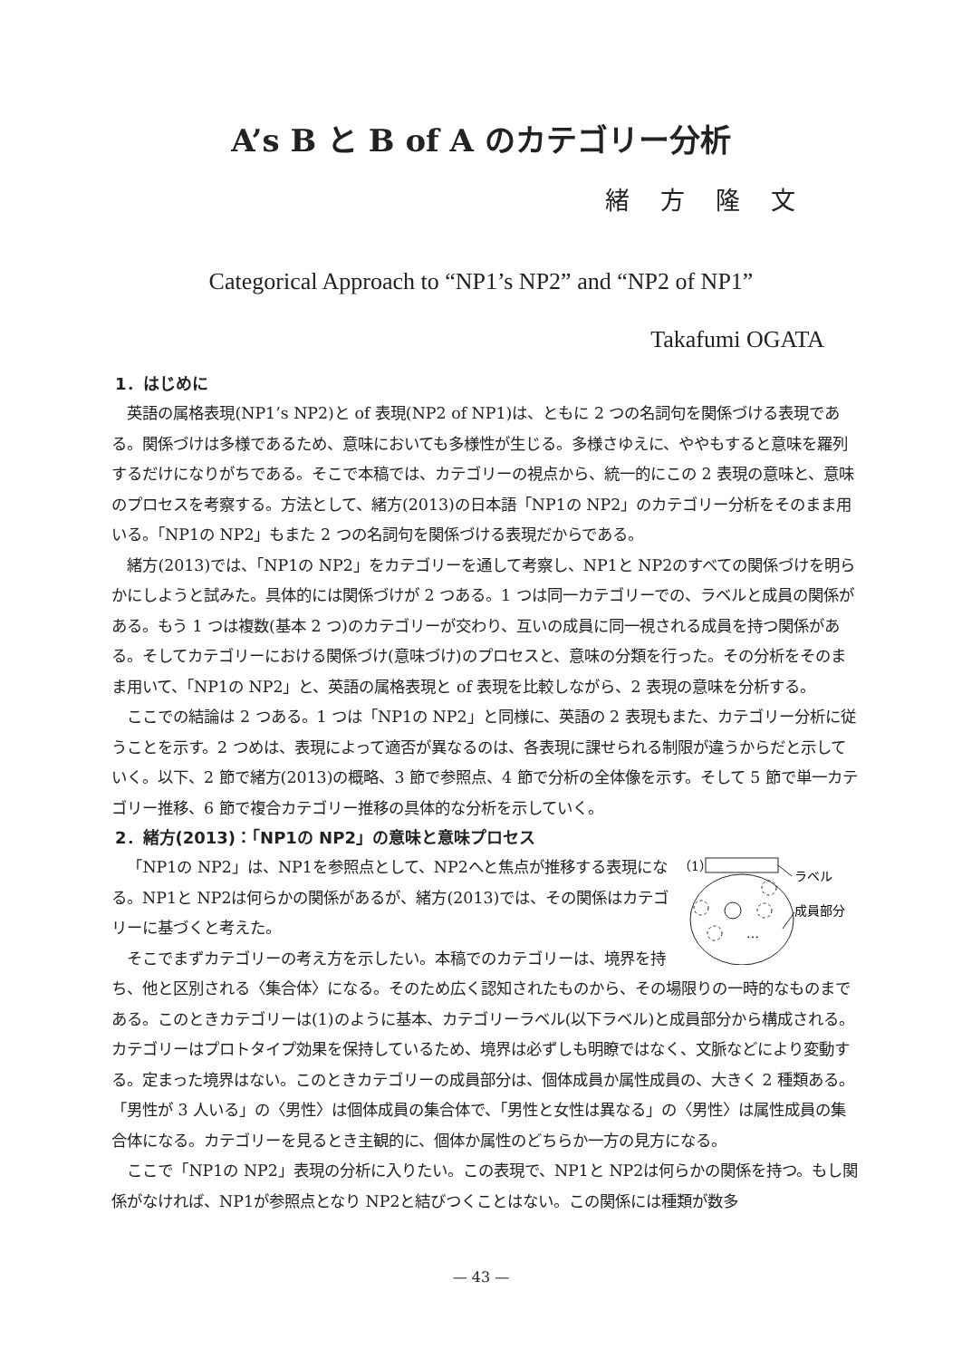A’s B と B of A のカテゴリー分析
緒方隆文
Categorical Approach to “NP1’s NP2” and “NP2 of NP1”
Takafumi OGATA
1．はじめに
英語の属格表現(NP1’s NP2)と of 表現(NP2 of NP1)は、ともに 2 つの名詞句を関係づける表現である。関係づけは多様であるため、意味においても多様性が生じる。多様さゆえに、ややもすると意味を羅列するだけになりがちである。そこで本稿では、カテゴリーの視点から、統一的にこの 2 表現の意味と、意味のプロセスを考察する。方法として、緒方(2013)の日本語「NP1の NP2」のカテゴリー分析をそのまま用いる。「NP1の NP2」もまた 2 つの名詞句を関係づける表現だからである。
緒方(2013)では、「NP1の NP2」をカテゴリーを通して考察し、NP1と NP2のすべての関係づけを明らかにしようと試みた。具体的には関係づけが 2 つある。1 つは同一カテゴリーでの、ラベルと成員の関係がある。もう 1 つは複数(基本 2 つ)のカテゴリーが交わり、互いの成員に同一視される成員を持つ関係がある。そしてカテゴリーにおける関係づけ(意味づけ)のプロセスと、意味の分類を行った。その分析をそのまま用いて、「NP1の NP2」と、英語の属格表現と of 表現を比較しながら、2 表現の意味を分析する。
ここでの結論は 2 つある。1 つは「NP1の NP2」と同様に、英語の 2 表現もまた、カテゴリー分析に従うことを示す。2 つめは、表現によって適否が異なるのは、各表現に課せられる制限が違うからだと示していく。以下、2 節で緒方(2013)の概略、3 節で参照点、4 節で分析の全体像を示す。そして 5 節で単一カテゴリー推移、6 節で複合カテゴリー推移の具体的な分析を示していく。
2．緒方(2013)：「NP1の NP2」の意味と意味プロセス
（1）
ラベル
…
成員部分
「NP1の NP2」は、NP1を参照点として、NP2へと焦点が推移する表現になる。NP1と NP2は何らかの関係があるが、緒方(2013)では、その関係はカテゴリーに基づくと考えた。
そこでまずカテゴリーの考え方を示したい。本稿でのカテゴリーは、境界を持ち、他と区別される〈集合体〉になる。そのため広く認知されたものから、その場限りの一時的なものまである。このときカテゴリーは(1)のように基本、カテゴリーラベル(以下ラベル)と成員部分から構成される。カテゴリーはプロトタイプ効果を保持しているため、境界は必ずしも明瞭ではなく、文脈などにより変動する。定まった境界はない。このときカテゴリーの成員部分は、個体成員か属性成員の、大きく 2 種類ある。「男性が 3 人いる」の〈男性〉は個体成員の集合体で、「男性と女性は異なる」の〈男性〉は属性成員の集合体になる。カテゴリーを見るとき主観的に、個体か属性のどちらか一方の見方になる。
ここで「NP1の NP2」表現の分析に入りたい。この表現で、NP1と NP2は何らかの関係を持つ。もし関係がなければ、NP1が参照点となり NP2と結びつくことはない。この関係には種類が数多
— 43 —